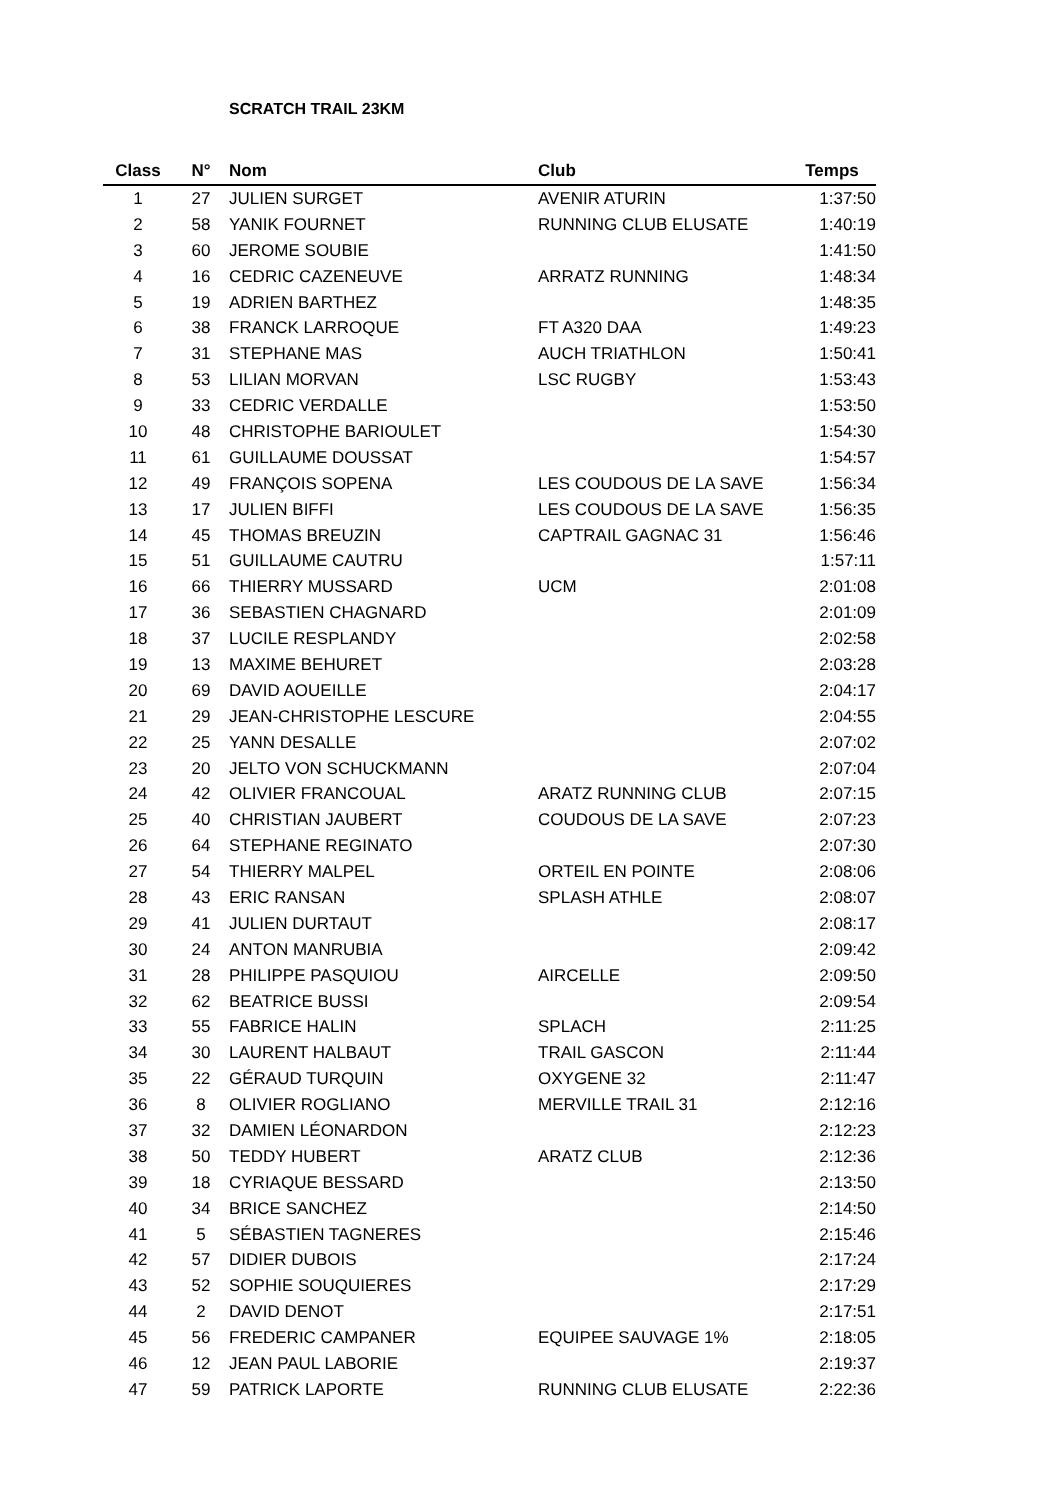SCRATCH TRAIL 23KM
| Class | N° | Nom | Club | Temps |
| --- | --- | --- | --- | --- |
| 1 | 27 | JULIEN SURGET | AVENIR ATURIN | 1:37:50 |
| 2 | 58 | YANIK FOURNET | RUNNING CLUB ELUSATE | 1:40:19 |
| 3 | 60 | JEROME SOUBIE | | 1:41:50 |
| 4 | 16 | CEDRIC CAZENEUVE | ARRATZ RUNNING | 1:48:34 |
| 5 | 19 | ADRIEN BARTHEZ | | 1:48:35 |
| 6 | 38 | FRANCK LARROQUE | FT A320 DAA | 1:49:23 |
| 7 | 31 | STEPHANE MAS | AUCH TRIATHLON | 1:50:41 |
| 8 | 53 | LILIAN MORVAN | LSC RUGBY | 1:53:43 |
| 9 | 33 | CEDRIC VERDALLE | | 1:53:50 |
| 10 | 48 | CHRISTOPHE BARIOULET | | 1:54:30 |
| 11 | 61 | GUILLAUME DOUSSAT | | 1:54:57 |
| 12 | 49 | FRANÇOIS SOPENA | LES COUDOUS DE LA SAVE | 1:56:34 |
| 13 | 17 | JULIEN BIFFI | LES COUDOUS DE LA SAVE | 1:56:35 |
| 14 | 45 | THOMAS BREUZIN | CAPTRAIL GAGNAC 31 | 1:56:46 |
| 15 | 51 | GUILLAUME CAUTRU | | 1:57:11 |
| 16 | 66 | THIERRY MUSSARD | UCM | 2:01:08 |
| 17 | 36 | SEBASTIEN CHAGNARD | | 2:01:09 |
| 18 | 37 | LUCILE RESPLANDY | | 2:02:58 |
| 19 | 13 | MAXIME BEHURET | | 2:03:28 |
| 20 | 69 | DAVID AOUEILLE | | 2:04:17 |
| 21 | 29 | JEAN-CHRISTOPHE LESCURE | | 2:04:55 |
| 22 | 25 | YANN DESALLE | | 2:07:02 |
| 23 | 20 | JELTO VON SCHUCKMANN | | 2:07:04 |
| 24 | 42 | OLIVIER FRANCOUAL | ARATZ RUNNING CLUB | 2:07:15 |
| 25 | 40 | CHRISTIAN JAUBERT | COUDOUS DE LA SAVE | 2:07:23 |
| 26 | 64 | STEPHANE REGINATO | | 2:07:30 |
| 27 | 54 | THIERRY MALPEL | ORTEIL EN POINTE | 2:08:06 |
| 28 | 43 | ERIC RANSAN | SPLASH ATHLE | 2:08:07 |
| 29 | 41 | JULIEN DURTAUT | | 2:08:17 |
| 30 | 24 | ANTON MANRUBIA | | 2:09:42 |
| 31 | 28 | PHILIPPE PASQUIOU | AIRCELLE | 2:09:50 |
| 32 | 62 | BEATRICE BUSSI | | 2:09:54 |
| 33 | 55 | FABRICE HALIN | SPLACH | 2:11:25 |
| 34 | 30 | LAURENT HALBAUT | TRAIL GASCON | 2:11:44 |
| 35 | 22 | GÉRAUD TURQUIN | OXYGENE 32 | 2:11:47 |
| 36 | 8 | OLIVIER ROGLIANO | MERVILLE TRAIL 31 | 2:12:16 |
| 37 | 32 | DAMIEN LÉONARDON | | 2:12:23 |
| 38 | 50 | TEDDY HUBERT | ARATZ CLUB | 2:12:36 |
| 39 | 18 | CYRIAQUE BESSARD | | 2:13:50 |
| 40 | 34 | BRICE SANCHEZ | | 2:14:50 |
| 41 | 5 | SÉBASTIEN TAGNERES | | 2:15:46 |
| 42 | 57 | DIDIER DUBOIS | | 2:17:24 |
| 43 | 52 | SOPHIE SOUQUIERES | | 2:17:29 |
| 44 | 2 | DAVID DENOT | | 2:17:51 |
| 45 | 56 | FREDERIC CAMPANER | EQUIPEE SAUVAGE 1% | 2:18:05 |
| 46 | 12 | JEAN PAUL LABORIE | | 2:19:37 |
| 47 | 59 | PATRICK LAPORTE | RUNNING CLUB ELUSATE | 2:22:36 |